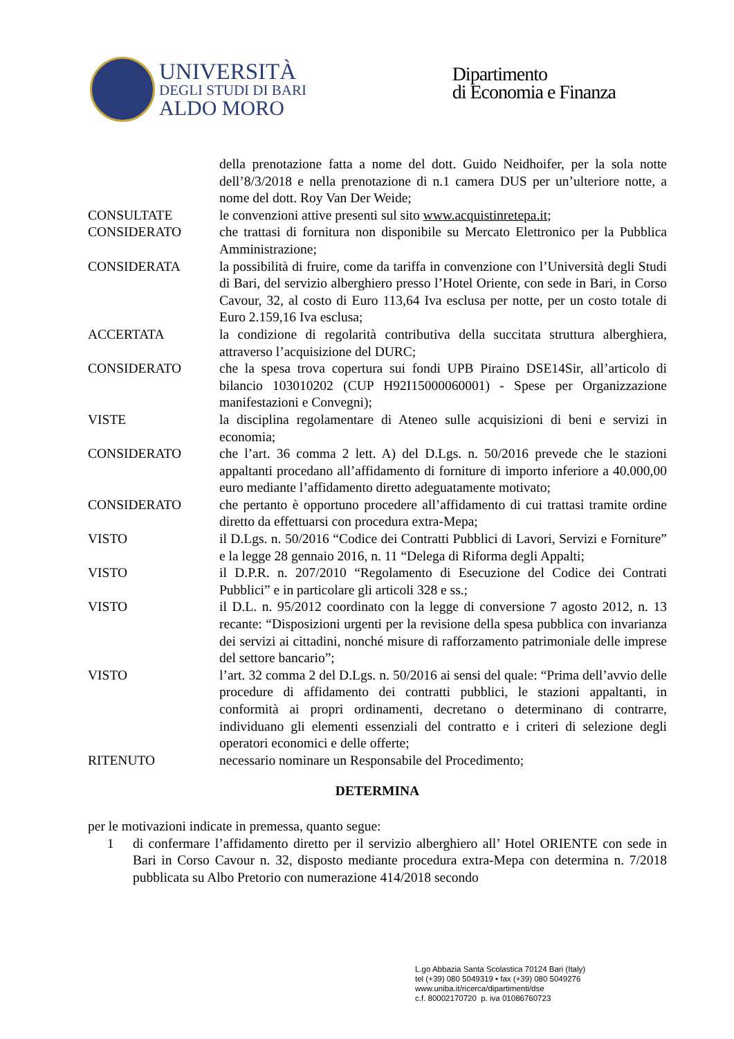UNIVERSITÀ
DEGLI STUDI DI BARI
ALDO MORO
Dipartimento
di Economia e Finanza
della prenotazione fatta a nome del dott. Guido Neidhoifer, per la sola notte dell’8/3/2018 e nella prenotazione di n.1 camera DUS per un’ulteriore notte, a nome del dott. Roy Van Der Weide;
CONSULTATE le convenzioni attive presenti sul sito www.acquistinretepa.it;
CONSIDERATO che trattasi di fornitura non disponibile su Mercato Elettronico per la Pubblica Amministrazione;
CONSIDERATA la possibilità di fruire, come da tariffa in convenzione con l’Università degli Studi di Bari, del servizio alberghiero presso l’Hotel Oriente, con sede in Bari, in Corso Cavour, 32, al costo di Euro 113,64 Iva esclusa per notte, per un costo totale di Euro 2.159,16 Iva esclusa;
ACCERTATA la condizione di regolarità contributiva della succitata struttura alberghiera, attraverso l’acquisizione del DURC;
CONSIDERATO che la spesa trova copertura sui fondi UPB Piraino DSE14Sir, all’articolo di bilancio 103010202 (CUP H92I15000060001) - Spese per Organizzazione manifestazioni e Convegni);
VISTE la disciplina regolamentare di Ateneo sulle acquisizioni di beni e servizi in economia;
CONSIDERATO che l’art. 36 comma 2 lett. A) del D.Lgs. n. 50/2016 prevede che le stazioni appaltanti procedano all’affidamento di forniture di importo inferiore a 40.000,00 euro mediante l’affidamento diretto adeguatamente motivato;
CONSIDERATO che pertanto è opportuno procedere all’affidamento di cui trattasi tramite ordine diretto da effettuarsi con procedura extra-Mepa;
VISTO il D.Lgs. n. 50/2016 “Codice dei Contratti Pubblici di Lavori, Servizi e Forniture” e la legge 28 gennaio 2016, n. 11 “Delega di Riforma degli Appalti;
VISTO il D.P.R. n. 207/2010 “Regolamento di Esecuzione del Codice dei Contrati Pubblici” e in particolare gli articoli 328 e ss.;
VISTO il D.L. n. 95/2012 coordinato con la legge di conversione 7 agosto 2012, n. 13 recante: “Disposizioni urgenti per la revisione della spesa pubblica con invarianza dei servizi ai cittadini, nonché misure di rafforzamento patrimoniale delle imprese del settore bancario”;
VISTO l’art. 32 comma 2 del D.Lgs. n. 50/2016 ai sensi del quale: “Prima dell’avvio delle procedure di affidamento dei contratti pubblici, le stazioni appaltanti, in conformità ai propri ordinamenti, decretano o determinano di contrarre, individuano gli elementi essenziali del contratto e i criteri di selezione degli operatori economici e delle offerte;
RITENUTO necessario nominare un Responsabile del Procedimento;
DETERMINA
per le motivazioni indicate in premessa, quanto segue:
1 di confermare l’affidamento diretto per il servizio alberghiero all’ Hotel ORIENTE con sede in Bari in Corso Cavour n. 32, disposto mediante procedura extra-Mepa con determina n. 7/2018 pubblicata su Albo Pretorio con numerazione 414/2018 secondo
L.go Abbazia Santa Scolastica 70124 Bari (Italy)
tel (+39) 080 5049319 • fax (+39) 080 5049276
www.uniba.it/ricerca/dipartimenti/dse
c.f. 80002170720 p. iva 01086760723